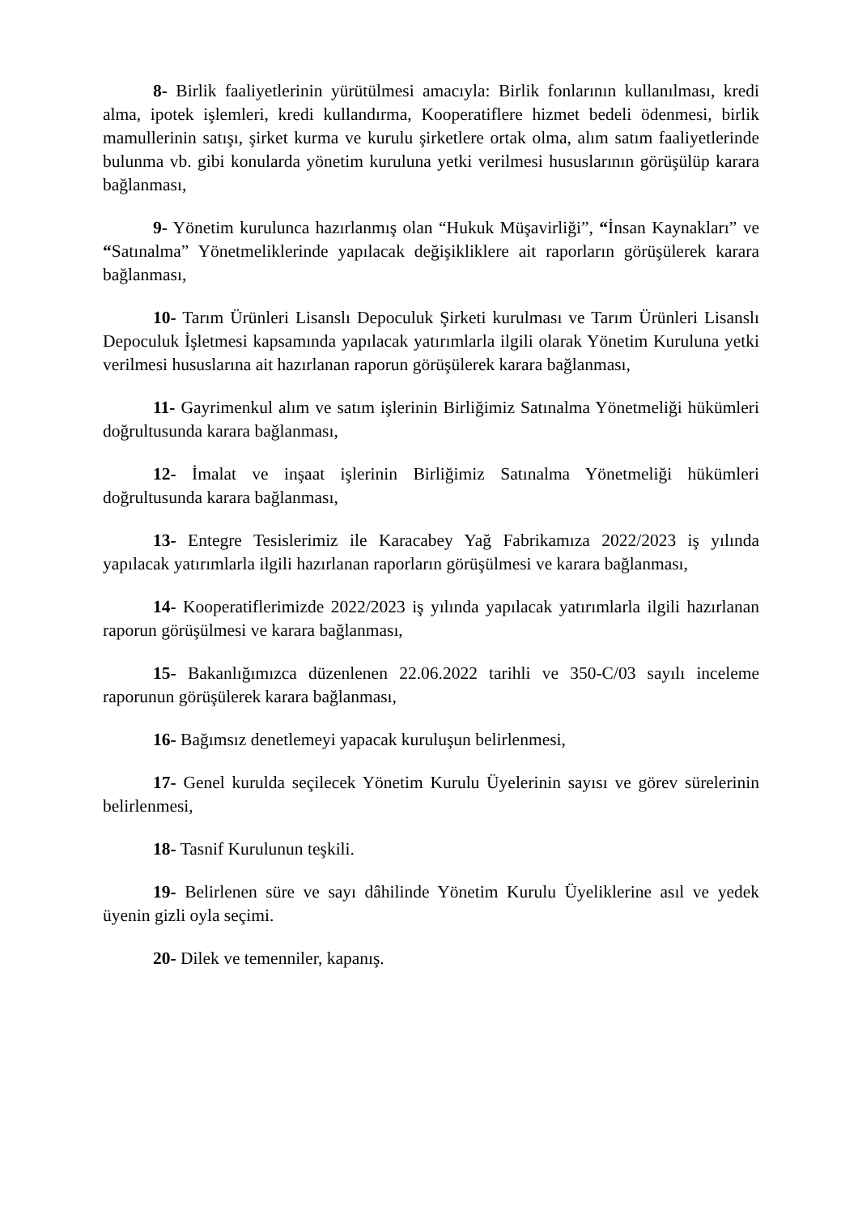8- Birlik faaliyetlerinin yürütülmesi amacıyla: Birlik fonlarının kullanılması, kredi alma, ipotek işlemleri, kredi kullandırma, Kooperatiflere hizmet bedeli ödenmesi, birlik mamullerinin satışı, şirket kurma ve kurulu şirketlere ortak olma, alım satım faaliyetlerinde bulunma vb. gibi konularda yönetim kuruluna yetki verilmesi hususlarının görüşülüp karara bağlanması,
9- Yönetim kurulunca hazırlanmış olan “Hukuk Müşavirliği”, “İnsan Kaynakları” ve “Satınalma” Yönetmeliklerinde yapılacak değişikliklere ait raporların görüşülerek karara bağlanması,
10- Tarım Ürünleri Lisanslı Depoculuk Şirketi kurulması ve Tarım Ürünleri Lisanslı Depoculuk İşletmesi kapsamında yapılacak yatırımlarla ilgili olarak Yönetim Kuruluna yetki verilmesi hususlarına ait hazırlanan raporun görüşülerek karara bağlanması,
11- Gayrimenkul alım ve satım işlerinin Birliğimiz Satınalma Yönetmeliği hükümleri doğrultusunda karara bağlanması,
12- İmalat ve inşaat işlerinin Birliğimiz Satınalma Yönetmeliği hükümleri doğrultusunda karara bağlanması,
13- Entegre Tesislerimiz ile Karacabey Yağ Fabrikamıza 2022/2023 iş yılında yapılacak yatırımlarla ilgili hazırlanan raporların görüşülmesi ve karara bağlanması,
14- Kooperatiflerimizde 2022/2023 iş yılında yapılacak yatırımlarla ilgili hazırlanan raporun görüşülmesi ve karara bağlanması,
15- Bakanlığımızca düzenlenen 22.06.2022 tarihli ve 350-C/03 sayılı inceleme raporunun görüşülerek karara bağlanması,
16- Bağımsız denetlemeyi yapacak kuruluşun belirlenmesi,
17- Genel kurulda seçilecek Yönetim Kurulu Üyelerinin sayısı ve görev sürelerinin belirlenmesi,
18- Tasnif Kurulunun teşkili.
19- Belirlenen süre ve sayı dâhilinde Yönetim Kurulu Üyeliklerine asıl ve yedek üyenin gizli oyla seçimi.
20- Dilek ve temenniler, kapanış.